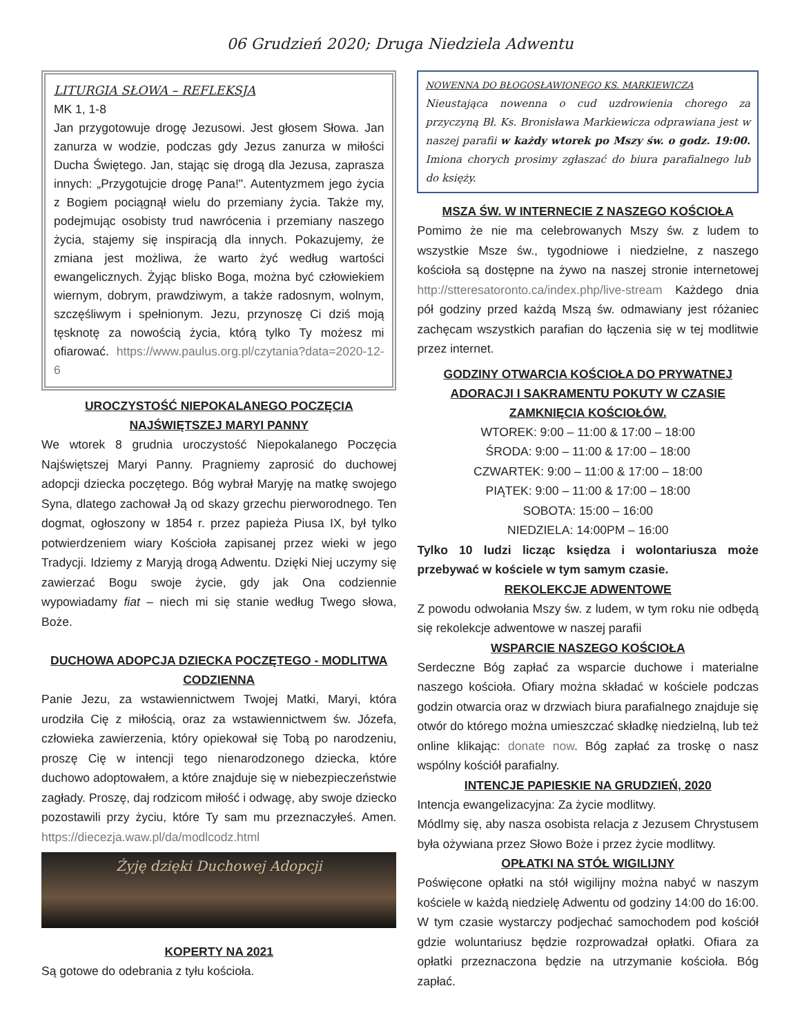06 Grudzień 2020; Druga Niedziela Adwentu
LITURGIA SŁOWA – REFLEKSJA
MK 1, 1-8
Jan przygotowuje drogę Jezusowi. Jest głosem Słowa. Jan zanurza w wodzie, podczas gdy Jezus zanurza w miłości Ducha Świętego. Jan, stając się drogą dla Jezusa, zaprasza innych: „Przygotujcie drogę Pana!". Autentyzmem jego życia z Bogiem pociągnął wielu do przemiany życia. Także my, podejmując osobisty trud nawrócenia i przemiany naszego życia, stajemy się inspiracją dla innych. Pokazujemy, że zmiana jest możliwa, że warto żyć według wartości ewangelicznych. Żyjąc blisko Boga, można być człowiekiem wiernym, dobrym, prawdziwym, a także radosnym, wolnym, szczęśliwym i spełnionym. Jezu, przynoszę Ci dziś moją tęsknotę za nowością życia, którą tylko Ty możesz mi ofiarować. https://www.paulus.org.pl/czytania?data=2020-12-6
UROCZYSTOŚĆ NIEPOKALANEGO POCZĘCIA NAJŚWIĘTSZEJ MARYI PANNY
We wtorek 8 grudnia uroczystość Niepokalanego Poczęcia Najświętszej Maryi Panny. Pragniemy zaprosić do duchowej adopcji dziecka poczętego. Bóg wybrał Maryję na matkę swojego Syna, dlatego zachował Ją od skazy grzechu pierworodnego. Ten dogmat, ogłoszony w 1854 r. przez papieża Piusa IX, był tylko potwierdzeniem wiary Kościoła zapisanej przez wieki w jego Tradycji. Idziemy z Maryją drogą Adwentu. Dzięki Niej uczymy się zawierzać Bogu swoje życie, gdy jak Ona codziennie wypowiadamy fiat – niech mi się stanie według Twego słowa, Boże.
DUCHOWA ADOPCJA DZIECKA POCZĘTEGO - MODLITWA CODZIENNA
Panie Jezu, za wstawiennictwem Twojej Matki, Maryi, która urodziła Cię z miłością, oraz za wstawiennictwem św. Józefa, człowieka zawierzenia, który opiekował się Tobą po narodzeniu, proszę Cię w intencji tego nienarodzonego dziecka, które duchowo adoptowałem, a które znajduje się w niebezpieczeństwie zagłady. Proszę, daj rodzicom miłość i odwagę, aby swoje dziecko pozostawili przy życiu, które Ty sam mu przeznaczyłeś. Amen. https://diecezja.waw.pl/da/modlcodz.html
Żyję dzięki Duchowej Adopcji
KOPERTY NA 2021
Są gotowe do odebrania z tyłu kościoła.
NOWENNA DO BŁOGOSŁAWIONEGO KS. MARKIEWICZA
Nieustająca nowenna o cud uzdrowienia chorego za przyczyną Bł. Ks. Bronisława Markiewicza odprawiana jest w naszej parafii w każdy wtorek po Mszy św. o godz. 19:00. Imiona chorych prosimy zgłaszać do biura parafialnego lub do księży.
MSZA ŚW. W INTERNECIE Z NASZEGO KOŚCIOŁA
Pomimo że nie ma celebrowanych Mszy św. z ludem to wszystkie Msze św., tygodniowe i niedzielne, z naszego kościoła są dostępne na żywo na naszej stronie internetowej http://stteresatoronto.ca/index.php/live-stream Każdego dnia pół godziny przed każdą Mszą św. odmawiany jest różaniec zachęcam wszystkich parafian do łączenia się w tej modlitwie przez internet.
GODZINY OTWARCIA KOŚCIOŁA DO PRYWATNEJ ADORACJI I SAKRAMENTU POKUTY W CZASIE ZAMKNIĘCIA KOŚCIOŁÓW.
WTOREK: 9:00 – 11:00 & 17:00 – 18:00
ŚRODA: 9:00 – 11:00 & 17:00 – 18:00
CZWARTEK: 9:00 – 11:00 & 17:00 – 18:00
PIĄTEK: 9:00 – 11:00 & 17:00 – 18:00
SOBOTA: 15:00 – 16:00
NIEDZIELA: 14:00PM – 16:00
Tylko 10 ludzi licząc księdza i wolontariusza może przebywać w kościele w tym samym czasie.
REKOLEKCJE ADWENTOWE
Z powodu odwołania Mszy św. z ludem, w tym roku nie odbędą się rekolekcje adwentowe w naszej parafii
WSPARCIE NASZEGO KOŚCIOŁA
Serdeczne Bóg zapłać za wsparcie duchowe i materialne naszego kościoła. Ofiary można składać w kościele podczas godzin otwarcia oraz w drzwiach biura parafialnego znajduje się otwór do którego można umieszczać składkę niedzielną, lub też online klikając: donate now. Bóg zapłać za troskę o nasz wspólny kościół parafialny.
INTENCJE PAPIESKIE NA GRUDZIEŃ, 2020
Intencja ewangelizacyjna: Za życie modlitwy.
Módlmy się, aby nasza osobista relacja z Jezusem Chrystusem była ożywiana przez Słowo Boże i przez życie modlitwy.
OPŁATKI NA STÓŁ WIGILIJNY
Poświęcone opłatki na stół wigilijny można nabyć w naszym kościele w każdą niedzielę Adwentu od godziny 14:00 do 16:00. W tym czasie wystarczy podjechać samochodem pod kościół gdzie woluntariusz będzie rozprowadzał opłatki. Ofiara za opłatki przeznaczona będzie na utrzymanie kościoła. Bóg zapłać.